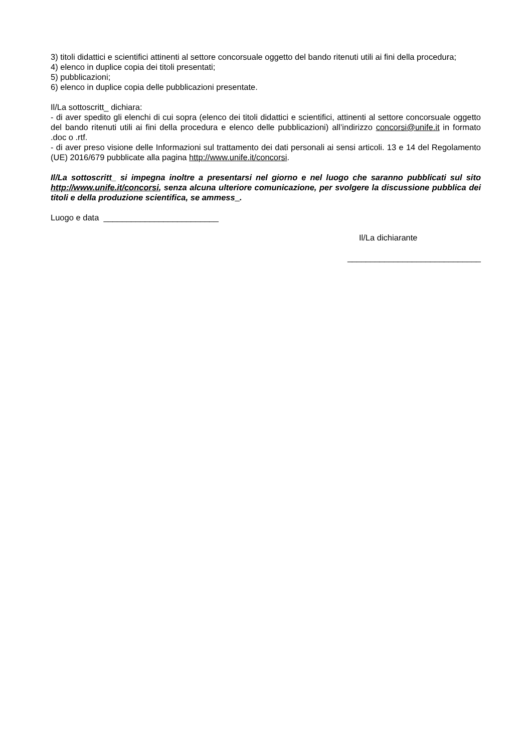3) titoli didattici e scientifici attinenti al settore concorsuale oggetto del bando ritenuti utili ai fini della procedura;
4) elenco in duplice copia dei titoli presentati;
5) pubblicazioni;
6) elenco in duplice copia delle pubblicazioni presentate.
Il/La sottoscritt_ dichiara:
- di aver spedito gli elenchi di cui sopra (elenco dei titoli didattici e scientifici, attinenti al settore concorsuale oggetto del bando ritenuti utili ai fini della procedura e elenco delle pubblicazioni) all’indirizzo concorsi@unife.it in formato .doc o .rtf.
- di aver preso visione delle Informazioni sul trattamento dei dati personali ai sensi articoli. 13 e 14 del Regolamento (UE) 2016/679 pubblicate alla pagina http://www.unife.it/concorsi.
Il/La sottoscritt_ si impegna inoltre a presentarsi nel giorno e nel luogo che saranno pubblicati sul sito http://www.unife.it/concorsi, senza alcuna ulteriore comunicazione, per svolgere la discussione pubblica dei titoli e della produzione scientifica, se ammess_.
Luogo e data _________________________
Il/La dichiarante
_____________________________